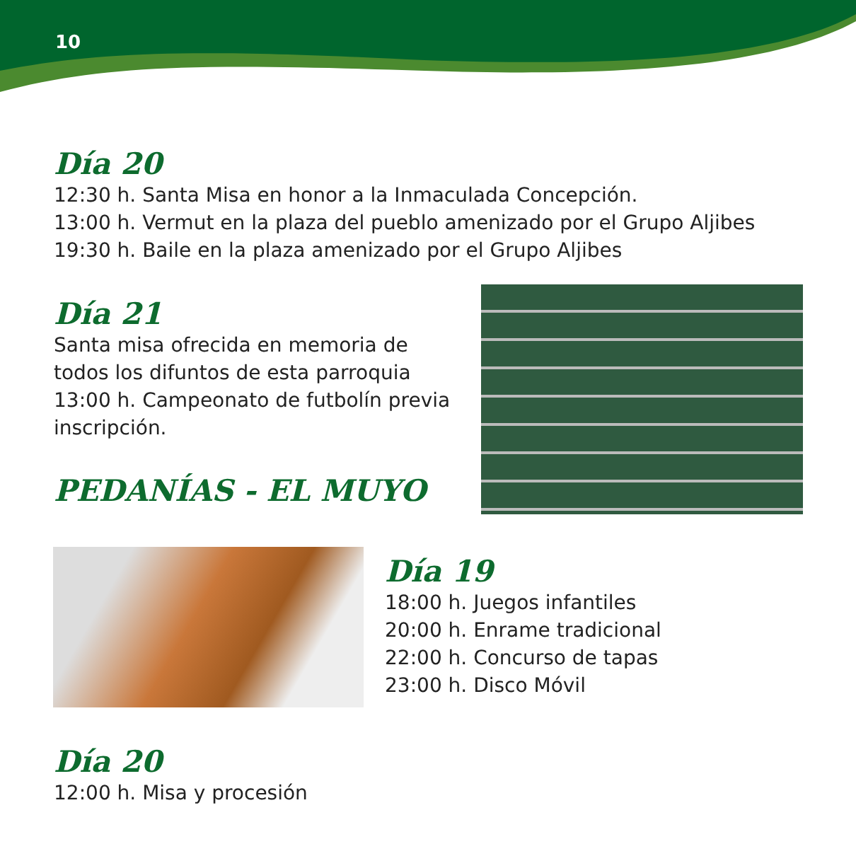10
Día 20
12:30 h. Santa Misa en honor a la Inmaculada Concepción.
13:00 h. Vermut en la plaza del pueblo amenizado por el Grupo Aljibes
19:30 h. Baile en la plaza amenizado por el Grupo Aljibes
Día 21
Santa misa ofrecida en memoria de todos los difuntos de esta parroquia
13:00 h. Campeonato de futbolín previa inscripción.
PEDANÍAS - EL MUYO
Día 19
18:00 h. Juegos infantiles
20:00 h. Enrame tradicional
22:00 h. Concurso de tapas
23:00 h. Disco Móvil
Día 20
12:00 h. Misa y procesión